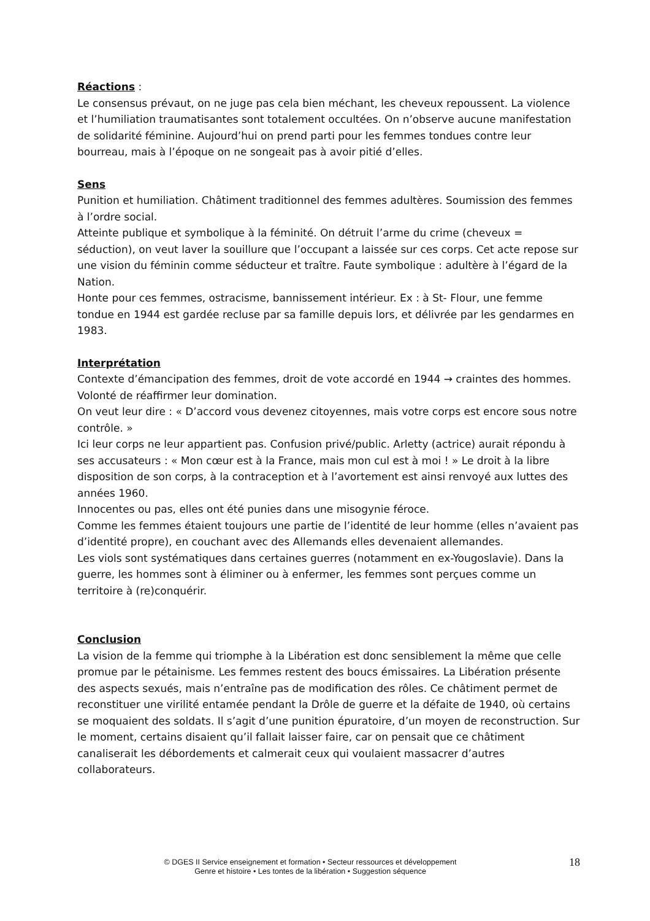Réactions :
Le consensus prévaut, on ne juge pas cela bien méchant, les cheveux repoussent. La violence et l’humiliation traumatisantes sont totalement occultées. On n’observe aucune manifestation de solidarité féminine. Aujourd’hui on prend parti pour les femmes tondues contre leur bourreau, mais à l’époque on ne songeait pas à avoir pitié d’elles.
Sens
Punition et humiliation. Châtiment traditionnel des femmes adultères. Soumission des femmes à l’ordre social.
Atteinte publique et symbolique à la féminité. On détruit l’arme du crime (cheveux = séduction), on veut laver la souillure que l’occupant a laissée sur ces corps. Cet acte repose sur une vision du féminin comme séducteur et traître. Faute symbolique : adultère à l’égard de la Nation.
Honte pour ces femmes, ostracisme, bannissement intérieur. Ex : à St- Flour, une femme tondue en 1944 est gardée recluse par sa famille depuis lors, et délivrée par les gendarmes en 1983.
Interprétation
Contexte d’émancipation des femmes, droit de vote accordé en 1944 → craintes des hommes. Volonté de réaffirmer leur domination.
On veut leur dire : « D’accord vous devenez citoyennes, mais votre corps est encore sous notre contrôle. »
Ici leur corps ne leur appartient pas. Confusion privé/public. Arletty (actrice) aurait répondu à ses accusateurs : « Mon cœur est à la France, mais mon cul est à moi ! » Le droit à la libre disposition de son corps, à la contraception et à l’avortement est ainsi renvoyé aux luttes des années 1960.
Innocentes ou pas, elles ont été punies dans une misogynie féroce.
Comme les femmes étaient toujours une partie de l’identité de leur homme (elles n’avaient pas d’identité propre), en couchant avec des Allemands elles devenaient allemandes.
Les viols sont systématiques dans certaines guerres (notamment en ex-Yougoslavie). Dans la guerre, les hommes sont à éliminer ou à enfermer, les femmes sont perçues comme un territoire à (re)conquérir.
Conclusion
La vision de la femme qui triomphe à la Libération est donc sensiblement la même que celle promue par le pétainisme. Les femmes restent des boucs émissaires. La Libération présente des aspects sexués, mais n’entraîne pas de modification des rôles. Ce châtiment permet de reconstituer une virilité entamée pendant la Drôle de guerre et la défaite de 1940, où certains se moquaient des soldats. Il s’agit d’une punition épuratoire, d’un moyen de reconstruction. Sur le moment, certains disaient qu’il fallait laisser faire, car on pensait que ce châtiment canaliserait les débordements et calmerait ceux qui voulaient massacrer d’autres collaborateurs.
© DGES II Service enseignement et formation • Secteur ressources et développement
Genre et histoire • Les tontes de la libération • Suggestion séquence
18